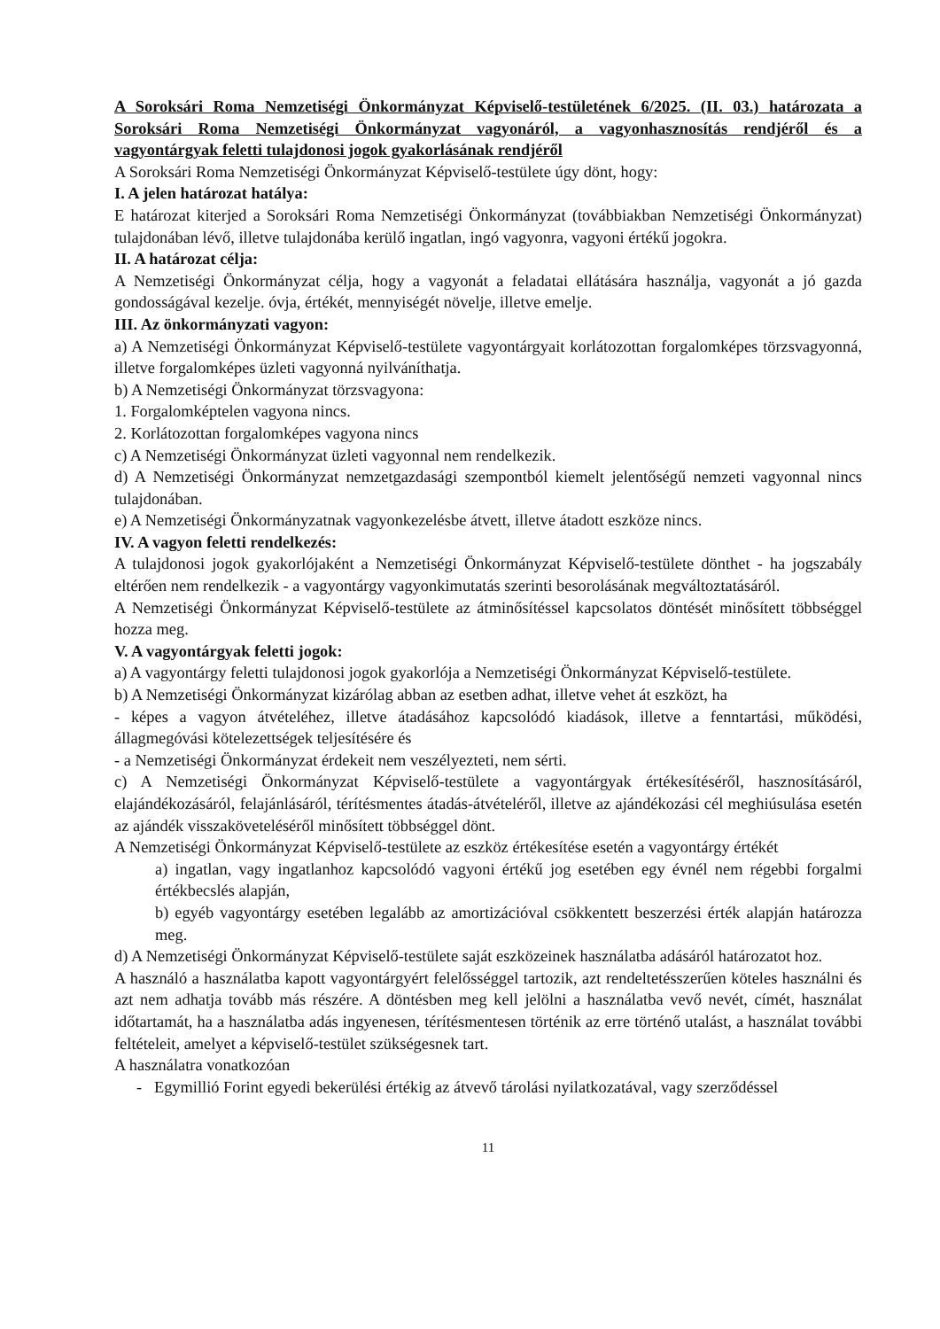A Soroksári Roma Nemzetiségi Önkormányzat Képviselő-testületének 6/2025. (II. 03.) határozata a Soroksári Roma Nemzetiségi Önkormányzat vagyonáról, a vagyonhasznosítás rendjéről és a vagyontárgyak feletti tulajdonosi jogok gyakorlásának rendjéről
A Soroksári Roma Nemzetiségi Önkormányzat Képviselő-testülete úgy dönt, hogy:
I. A jelen határozat hatálya:
E határozat kiterjed a Soroksári Roma Nemzetiségi Önkormányzat (továbbiakban Nemzetiségi Önkormányzat) tulajdonában lévő, illetve tulajdonába kerülő ingatlan, ingó vagyonra, vagyoni értékű jogokra.
II. A határozat célja:
A Nemzetiségi Önkormányzat célja, hogy a vagyonát a feladatai ellátására használja, vagyonát a jó gazda gondosságával kezelje. óvja, értékét, mennyiségét növelje, illetve emelje.
III. Az önkormányzati vagyon:
a) A Nemzetiségi Önkormányzat Képviselő-testülete vagyontárgyait korlátozottan forgalomképes törzsvagyonná, illetve forgalomképes üzleti vagyonná nyilváníthatja.
b) A Nemzetiségi Önkormányzat törzsvagyona:
1. Forgalomképtelen vagyona nincs.
2. Korlátozottan forgalomképes vagyona nincs
c) A Nemzetiségi Önkormányzat üzleti vagyonnal nem rendelkezik.
d) A Nemzetiségi Önkormányzat nemzetgazdasági szempontból kiemelt jelentőségű nemzeti vagyonnal nincs tulajdonában.
e) A Nemzetiségi Önkormányzatnak vagyonkezelésbe átvett, illetve átadott eszköze nincs.
IV. A vagyon feletti rendelkezés:
A tulajdonosi jogok gyakorlójaként a Nemzetiségi Önkormányzat Képviselő-testülete dönthet - ha jogszabály eltérően nem rendelkezik - a vagyontárgy vagyonkimutatás szerinti besorolásának megváltoztatásáról.
A Nemzetiségi Önkormányzat Képviselő-testülete az átminősítéssel kapcsolatos döntését minősített többséggel hozza meg.
V. A vagyontárgyak feletti jogok:
a) A vagyontárgy feletti tulajdonosi jogok gyakorlója a Nemzetiségi Önkormányzat Képviselő-testülete.
b) A Nemzetiségi Önkormányzat kizárólag abban az esetben adhat, illetve vehet át eszközt, ha
- képes a vagyon átvételéhez, illetve átadásához kapcsolódó kiadások, illetve a fenntartási, működési, állagmegóvási kötelezettségek teljesítésére és
- a Nemzetiségi Önkormányzat érdekeit nem veszélyezteti, nem sérti.
c) A Nemzetiségi Önkormányzat Képviselő-testülete a vagyontárgyak értékesítéséről, hasznosításáról, elajándékozásáról, felajánlásáról, térítésmentes átadás-átvételéről, illetve az ajándékozási cél meghiúsulása esetén az ajándék visszaköveteléséről minősített többséggel dönt.
A Nemzetiségi Önkormányzat Képviselő-testülete az eszköz értékesítése esetén a vagyontárgy értékét
a) ingatlan, vagy ingatlanhoz kapcsolódó vagyoni értékű jog esetében egy évnél nem régebbi forgalmi értékbecslés alapján,
b) egyéb vagyontárgy esetében legalább az amortizációval csökkentett beszerzési érték alapján határozza meg.
d) A Nemzetiségi Önkormányzat Képviselő-testülete saját eszközeinek használatba adásáról határozatot hoz.
A használó a használatba kapott vagyontárgyért felelősséggel tartozik, azt rendeltetésszerűen köteles használni és azt nem adhatja tovább más részére. A döntésben meg kell jelölni a használatba vevő nevét, címét, használat időtartamát, ha a használatba adás ingyenesen, térítésmentesen történik az erre történő utalást, a használat további feltételeit, amelyet a képviselő-testület szükségesnek tart.
A használatra vonatkozóan
- Egymillió Forint egyedi bekerülési értékig az átvevő tárolási nyilatkozatával, vagy szerződéssel
11